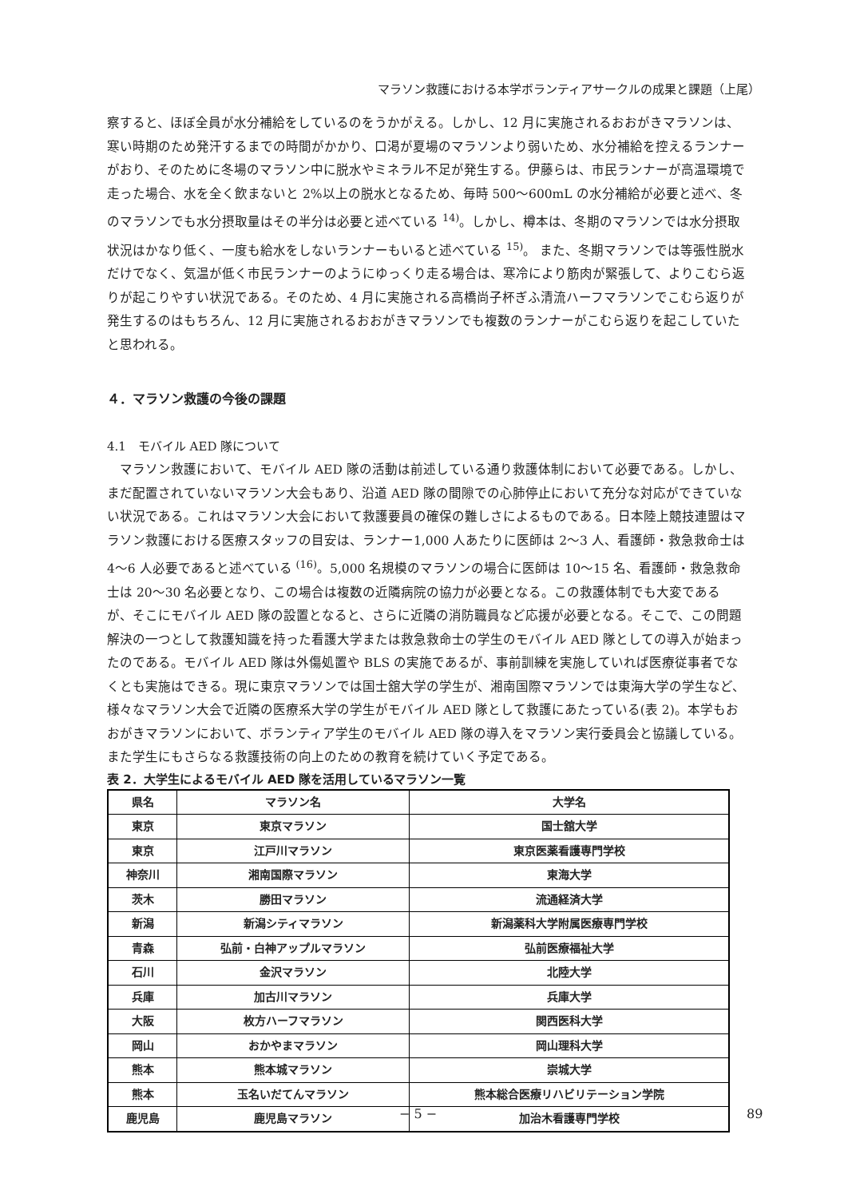マラソン救護における本学ボランティアサークルの成果と課題（上尾）
察すると、ほぼ全員が水分補給をしているのをうかがえる。しかし、12 月に実施されるおおがきマラソンは、寒い時期のため発汗するまでの時間がかかり、口渇が夏場のマラソンより弱いため、水分補給を控えるランナーがおり、そのために冬場のマラソン中に脱水やミネラル不足が発生する。伊藤らは、市民ランナーが高温環境で走った場合、水を全く飲まないと 2%以上の脱水となるため、毎時 500〜600mL の水分補給が必要と述べ、冬のマラソンでも水分摂取量はその半分は必要と述べている <sup>14)</sup>。しかし、樽本は、冬期のマラソンでは水分摂取状況はかなり低く、一度も給水をしないランナーもいると述べている <sup>15)</sup>。 また、冬期マラソンでは等張性脱水だけでなく、気温が低く市民ランナーのようにゆっくり走る場合は、寒冷により筋肉が緊張して、よりこむら返りが起こりやすい状況である。そのため、4 月に実施される高橋尚子杯ぎふ清流ハーフマラソンでこむら返りが発生するのはもちろん、12 月に実施されるおおがきマラソンでも複数のランナーがこむら返りを起こしていたと思われる。
４．マラソン救護の今後の課題
4.1　モバイル AED 隊について
　マラソン救護において、モバイル AED 隊の活動は前述している通り救護体制において必要である。しかし、まだ配置されていないマラソン大会もあり、沿道 AED 隊の間隙での心肺停止において充分な対応ができていない状況である。これはマラソン大会において救護要員の確保の難しさによるものである。日本陸上競技連盟はマラソン救護における医療スタッフの目安は、ランナー1,000 人あたりに医師は 2〜3 人、看護師・救急救命士は 4〜6 人必要であると述べている <sup>(16)</sup>。5,000 名規模のマラソンの場合に医師は 10〜15 名、看護師・救急救命士は 20〜30 名必要となり、この場合は複数の近隣病院の協力が必要となる。この救護体制でも大変であるが、そこにモバイル AED 隊の設置となると、さらに近隣の消防職員など応援が必要となる。そこで、この問題解決の一つとして救護知識を持った看護大学または救急救命士の学生のモバイル AED 隊としての導入が始まったのである。モバイル AED 隊は外傷処置や BLS の実施であるが、事前訓練を実施していれば医療従事者でなくとも実施はできる。現に東京マラソンでは国士舘大学の学生が、湘南国際マラソンでは東海大学の学生など、様々なマラソン大会で近隣の医療系大学の学生がモバイル AED 隊として救護にあたっている(表 2)。本学もおおがきマラソンにおいて、ボランティア学生のモバイル AED 隊の導入をマラソン実行委員会と協議している。また学生にもさらなる救護技術の向上のための教育を続けていく予定である。
表 2．大学生によるモバイル AED 隊を活用しているマラソン一覧
| 県名 | マラソン名 | 大学名 |
| --- | --- | --- |
| 東京 | 東京マラソン | 国士舘大学 |
| 東京 | 江戸川マラソン | 東京医薬看護専門学校 |
| 神奈川 | 湘南国際マラソン | 東海大学 |
| 茨木 | 勝田マラソン | 流通経済大学 |
| 新潟 | 新潟シティマラソン | 新潟薬科大学附属医療専門学校 |
| 青森 | 弘前・白神アップルマラソン | 弘前医療福祉大学 |
| 石川 | 金沢マラソン | 北陸大学 |
| 兵庫 | 加古川マラソン | 兵庫大学 |
| 大阪 | 枚方ハーフマラソン | 関西医科大学 |
| 岡山 | おかやまマラソン | 岡山理科大学 |
| 熊本 | 熊本城マラソン | 崇城大学 |
| 熊本 | 玉名いだてんマラソン | 熊本総合医療リハビリテーション学院 |
| 鹿児島 | 鹿児島マラソン | 加治木看護専門学校 |
− 5 − 89